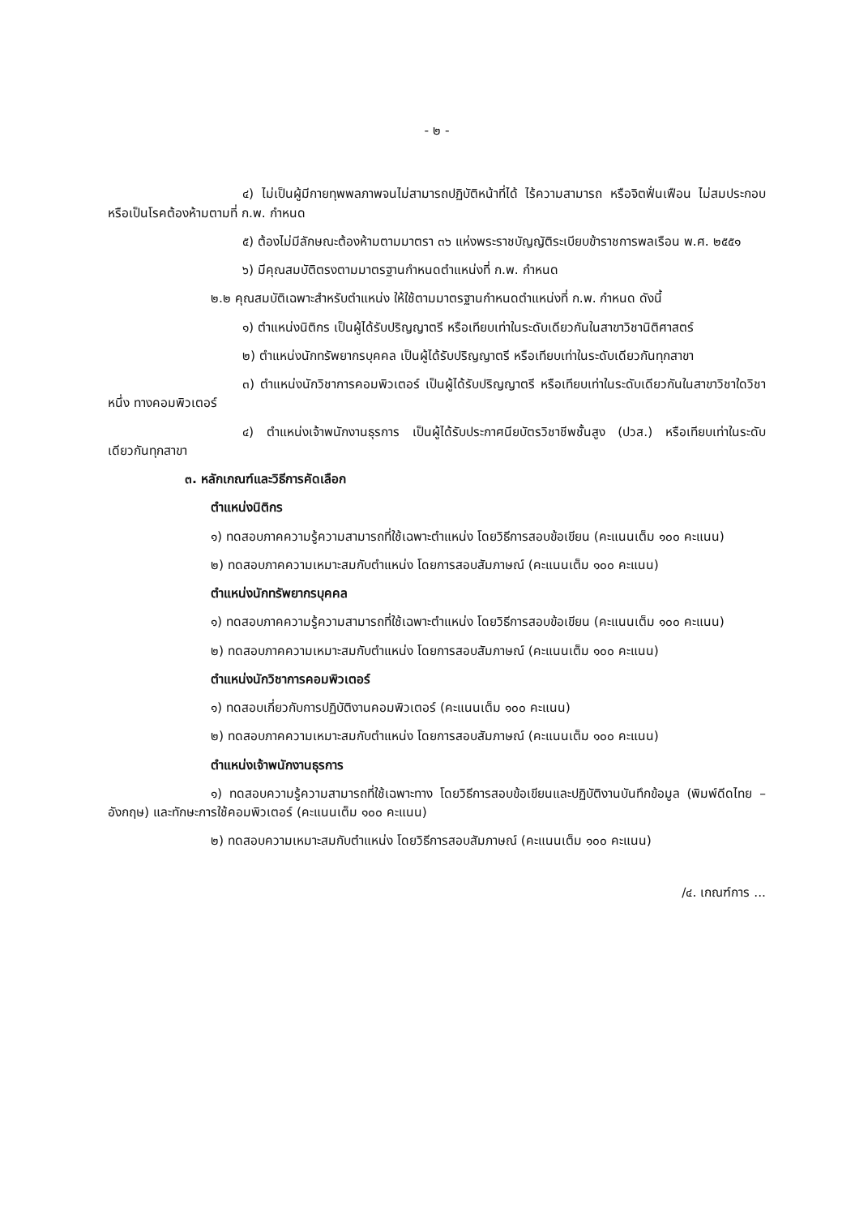- ๒ -
๔) ไม่เป็นผู้มีกายทุพพลภาพจนไม่สามารถปฏิบัติหน้าที่ได้ ไร้ความสามารถ หรือจิตฟั่นเฟือน ไม่สมประกอบ หรือเป็นโรคต้องห้ามตามที่ ก.พ. กำหนด
๕) ต้องไม่มีลักษณะต้องห้ามตามมาตรา ๓๖ แห่งพระราชบัญญัติระเบียบข้าราชการพลเรือน พ.ศ. ๒๕๕๑
๖) มีคุณสมบัติตรงตามมาตรฐานกำหนดตำแหน่งที่ ก.พ. กำหนด
๒.๒ คุณสมบัติเฉพาะสำหรับตำแหน่ง ให้ใช้ตามมาตรฐานกำหนดตำแหน่งที่ ก.พ. กำหนด ดังนี้
๑) ตำแหน่งนิติกร เป็นผู้ได้รับปริญญาตรี หรือเทียบเท่าในระดับเดียวกันในสาขาวิชานิติศาสตร์
๒) ตำแหน่งนักทรัพยากรบุคคล เป็นผู้ได้รับปริญญาตรี หรือเทียบเท่าในระดับเดียวกันทุกสาขา
๓) ตำแหน่งนักวิชาการคอมพิวเตอร์ เป็นผู้ได้รับปริญญาตรี หรือเทียบเท่าในระดับเดียวกันในสาขาวิชาใดวิชาหนึ่ง ทางคอมพิวเตอร์
๔) ตำแหน่งเจ้าพนักงานธุรการ เป็นผู้ได้รับประกาศนียบัตรวิชาชีพชั้นสูง (ปวส.) หรือเทียบเท่าในระดับเดียวกันทุกสาขา
๓. หลักเกณฑ์และวิธีการคัดเลือก
ตำแหน่งนิติกร
๑) ทดสอบภาคความรู้ความสามารถที่ใช้เฉพาะตำแหน่ง โดยวิธีการสอบข้อเขียน (คะแนนเต็ม ๑๐๐ คะแนน)
๒) ทดสอบภาคความเหมาะสมกับตำแหน่ง โดยการสอบสัมภาษณ์ (คะแนนเต็ม ๑๐๐ คะแนน)
ตำแหน่งนักทรัพยากรบุคคล
๑) ทดสอบภาคความรู้ความสามารถที่ใช้เฉพาะตำแหน่ง โดยวิธีการสอบข้อเขียน (คะแนนเต็ม ๑๐๐ คะแนน)
๒) ทดสอบภาคความเหมาะสมกับตำแหน่ง โดยการสอบสัมภาษณ์ (คะแนนเต็ม ๑๐๐ คะแนน)
ตำแหน่งนักวิชาการคอมพิวเตอร์
๑) ทดสอบเกี่ยวกับการปฏิบัติงานคอมพิวเตอร์ (คะแนนเต็ม ๑๐๐ คะแนน)
๒) ทดสอบภาคความเหมาะสมกับตำแหน่ง โดยการสอบสัมภาษณ์ (คะแนนเต็ม ๑๐๐ คะแนน)
ตำแหน่งเจ้าพนักงานธุรการ
๑) ทดสอบความรู้ความสามารถที่ใช้เฉพาะทาง โดยวิธีการสอบข้อเขียนและปฏิบัติงานบันทึกข้อมูล (พิมพ์ดีดไทย – อังกฤษ) และทักษะการใช้คอมพิวเตอร์ (คะแนนเต็ม ๑๐๐ คะแนน)
๒) ทดสอบความเหมาะสมกับตำแหน่ง โดยวิธีการสอบสัมภาษณ์ (คะแนนเต็ม ๑๐๐ คะแนน)
/๔. เกณฑ์การ ...